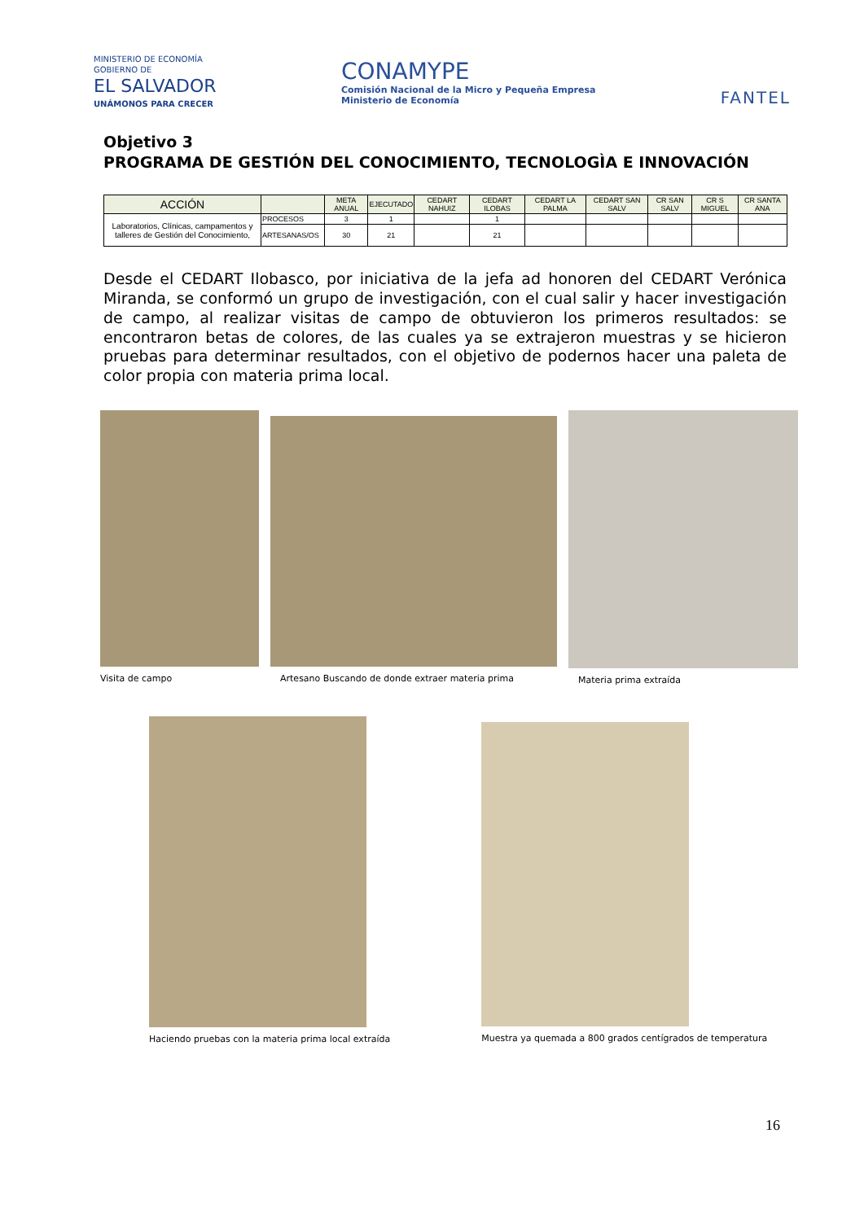MINISTERIO DE ECONOMÍA
GOBIERNO DE
EL SALVADOR
UNÁMONOS PARA CRECER
CONAMYPE
Comisión Nacional de la Micro y Pequeña Empresa
Ministerio de Economía
FANTEL
Objetivo 3
PROGRAMA DE GESTIÓN DEL CONOCIMIENTO, TECNOLOGÌA E INNOVACIÓN
| ACCIÓN | | META ANUAL | EJECUTADO | CEDART NAHUIZ | CEDART ILOBAS | CEDART LA PALMA | CEDART SAN SALV | CR SAN SALV | CR S MIGUEL | CR SANTA ANA |
| --- | --- | --- | --- | --- | --- | --- | --- | --- | --- | --- |
| Laboratorios, Clínicas, campamentos y talleres de Gestión del Conocimiento, | PROCESOS | 3 | 1 | | 1 | | | | | |
| | ARTESANAS/OS | 30 | 21 | | 21 | | | | | |
Desde el CEDART Ilobasco, por iniciativa de la jefa ad honoren del CEDART Verónica Miranda, se conformó un grupo de investigación, con el cual salir y hacer investigación de campo, al realizar visitas de campo de obtuvieron los primeros resultados: se encontraron betas de colores, de las cuales ya se extrajeron muestras y se hicieron pruebas para determinar resultados, con el objetivo de podernos hacer una paleta de color propia con materia prima local.
Visita de campo Artesano Buscando de donde extraer materia prima
Materia prima extraída
Haciendo pruebas con la materia prima local extraída
Muestra ya quemada a 800 grados centígrados de temperatura
16